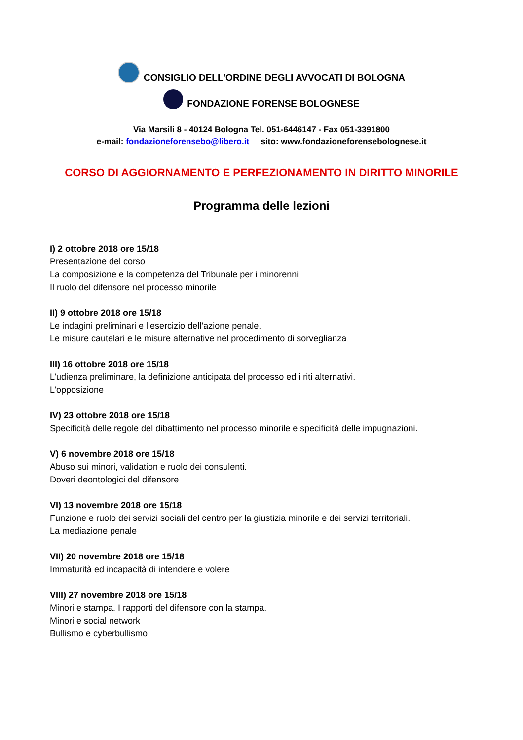CONSIGLIO DELL'ORDINE DEGLI AVVOCATI DI BOLOGNA
FONDAZIONE FORENSE BOLOGNESE
Via Marsili 8 - 40124 Bologna Tel. 051-6446147 - Fax 051-3391800
e-mail: fondazioneforensebo@libero.it sito: www.fondazioneforensebolognese.it
CORSO DI AGGIORNAMENTO E PERFEZIONAMENTO IN DIRITTO MINORILE
Programma delle lezioni
I) 2 ottobre 2018 ore 15/18
Presentazione del corso
La composizione e la competenza del Tribunale per i minorenni
Il ruolo del difensore nel processo minorile
II) 9 ottobre 2018 ore 15/18
Le indagini preliminari e l’esercizio dell’azione penale.
Le misure cautelari e le misure alternative nel procedimento di sorveglianza
III) 16 ottobre 2018 ore 15/18
L’udienza preliminare, la definizione anticipata del processo ed i riti alternativi.
L’opposizione
IV) 23 ottobre 2018 ore 15/18
Specificità delle regole del dibattimento nel processo minorile e specificità delle impugnazioni.
V) 6 novembre 2018 ore 15/18
Abuso sui minori, validation e ruolo dei consulenti.
Doveri deontologici del difensore
VI) 13 novembre 2018 ore 15/18
Funzione e ruolo dei servizi sociali del centro per la giustizia minorile e dei servizi territoriali.
La mediazione penale
VII) 20 novembre 2018 ore 15/18
Immaturità ed incapacità di intendere e volere
VIII) 27 novembre 2018 ore 15/18
Minori e stampa. I rapporti del difensore con la stampa.
Minori e social network
Bullismo e cyberbullismo